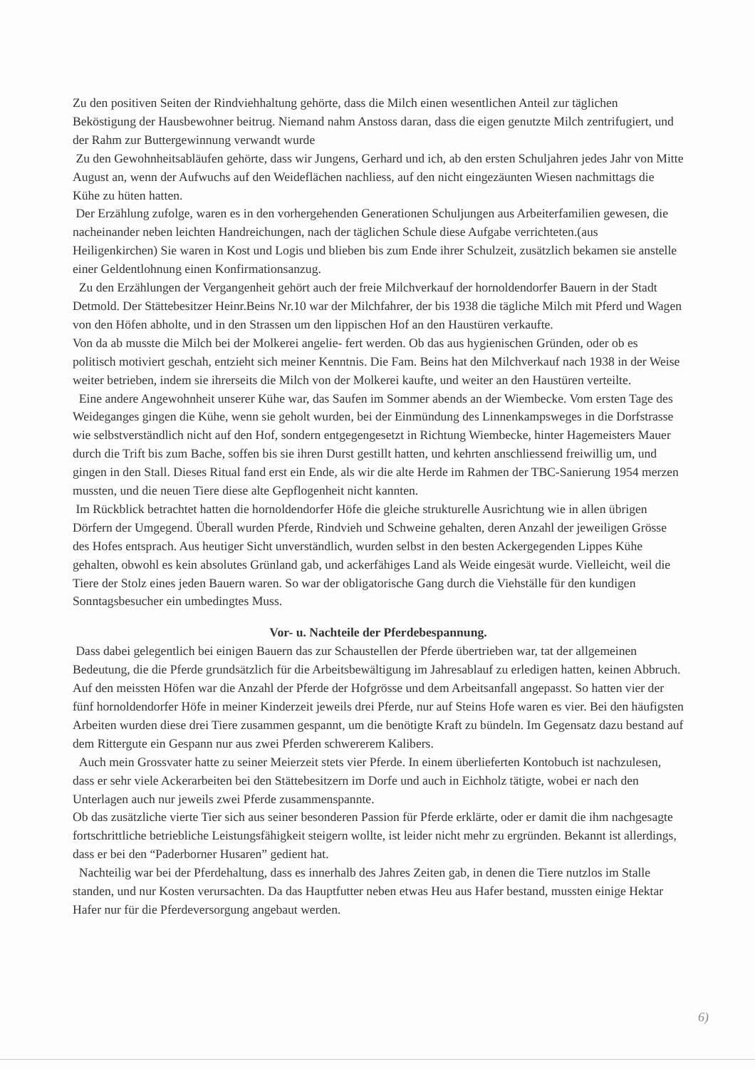Zu den positiven Seiten der Rindviehhaltung gehörte, dass die Milch einen wesentlichen Anteil zur täglichen Beköstigung der Hausbewohner beitrug. Niemand nahm Anstoss daran, dass die eigen genutzte Milch zentrifugiert, und der Rahm zur Buttergewinnung verwandt wurde
Zu den Gewohnheitsabläufen gehörte, dass wir Jungens, Gerhard und ich, ab den ersten Schuljahren jedes Jahr von Mitte August an, wenn der Aufwuchs auf den Weideflächen nachliess, auf den nicht eingezäunten Wiesen nachmittags die Kühe zu hüten hatten.
Der Erzählung zufolge, waren es in den vorhergehenden Generationen Schuljungen aus Arbeiterfamilien gewesen, die nacheinander neben leichten Handreichungen, nach der täglichen Schule diese Aufgabe verrichteten.(aus Heiligenkirchen) Sie waren in Kost und Logis und blieben bis zum Ende ihrer Schulzeit, zusätzlich bekamen sie anstelle einer Geldentlohnung einen Konfirmationsanzug.
Zu den Erzählungen der Vergangenheit gehört auch der freie Milchverkauf der hornoldendorfer Bauern in der Stadt Detmold. Der Stättebesitzer Heinr.Beins Nr.10 war der Milchfahrer, der bis 1938 die tägliche Milch mit Pferd und Wagen von den Höfen abholte, und in den Strassen um den lippischen Hof an den Haustüren verkaufte.
Von da ab musste die Milch bei der Molkerei angelie- fert werden. Ob das aus hygienischen Gründen, oder ob es politisch motiviert geschah, entzieht sich meiner Kenntnis. Die Fam. Beins hat den Milchverkauf nach 1938 in der Weise weiter betrieben, indem sie ihrerseits die Milch von der Molkerei kaufte, und weiter an den Haustüren verteilte.
Eine andere Angewohnheit unserer Kühe war, das Saufen im Sommer abends an der Wiembecke. Vom ersten Tage des Weideganges gingen die Kühe, wenn sie geholt wurden, bei der Einmündung des Linnenkampsweges in die Dorfstrasse wie selbstverständlich nicht auf den Hof, sondern entgegengesetzt in Richtung Wiembecke, hinter Hagemeisters Mauer durch die Trift bis zum Bache, soffen bis sie ihren Durst gestillt hatten, und kehrten anschliessend freiwillig um, und gingen in den Stall. Dieses Ritual fand erst ein Ende, als wir die alte Herde im Rahmen der TBC-Sanierung 1954 merzen mussten, und die neuen Tiere diese alte Gepflogenheit nicht kannten.
Im Rückblick betrachtet hatten die hornoldendorfer Höfe die gleiche strukturelle Ausrichtung wie in allen übrigen Dörfern der Umgegend. Überall wurden Pferde, Rindvieh und Schweine gehalten, deren Anzahl der jeweiligen Grösse des Hofes entsprach. Aus heutiger Sicht unverständlich, wurden selbst in den besten Ackergegenden Lippes Kühe gehalten, obwohl es kein absolutes Grünland gab, und ackerfähiges Land als Weide eingesät wurde. Vielleicht, weil die Tiere der Stolz eines jeden Bauern waren. So war der obligatorische Gang durch die Viehställe für den kundigen Sonntagsbesucher ein umbedingtes Muss.
Vor- u. Nachteile der Pferdebespannung.
Dass dabei gelegentlich bei einigen Bauern das zur Schaustellen der Pferde übertrieben war, tat der allgemeinen Bedeutung, die die Pferde grundsätzlich für die Arbeitsbewältigung im Jahresablauf zu erledigen hatten, keinen Abbruch. Auf den meissten Höfen war die Anzahl der Pferde der Hofgrösse und dem Arbeitsanfall angepasst. So hatten vier der fünf hornoldendorfer Höfe in meiner Kinderzeit jeweils drei Pferde, nur auf Steins Hofe waren es vier. Bei den häufigsten Arbeiten wurden diese drei Tiere zusammen gespannt, um die benötigte Kraft zu bündeln. Im Gegensatz dazu bestand auf dem Rittergute ein Gespann nur aus zwei Pferden schwererem Kalibers.
Auch mein Grossvater hatte zu seiner Meierzeit stets vier Pferde. In einem überlieferten Kontobuch ist nachzulesen, dass er sehr viele Ackerarbeiten bei den Stättebesitzern im Dorfe und auch in Eichholz tätigte, wobei er nach den Unterlagen auch nur jeweils zwei Pferde zusammenspannte.
Ob das zusätzliche vierte Tier sich aus seiner besonderen Passion für Pferde erklärte, oder er damit die ihm nachgesagte fortschrittliche betriebliche Leistungsfähigkeit steigern wollte, ist leider nicht mehr zu ergründen. Bekannt ist allerdings, dass er bei den “Paderborner Husaren” gedient hat.
Nachteilig war bei der Pferdehaltung, dass es innerhalb des Jahres Zeiten gab, in denen die Tiere nutzlos im Stalle standen, und nur Kosten verursachten. Da das Hauptfutter neben etwas Heu aus Hafer bestand, mussten einige Hektar Hafer nur für die Pferdeversorgung angebaut werden.
6)